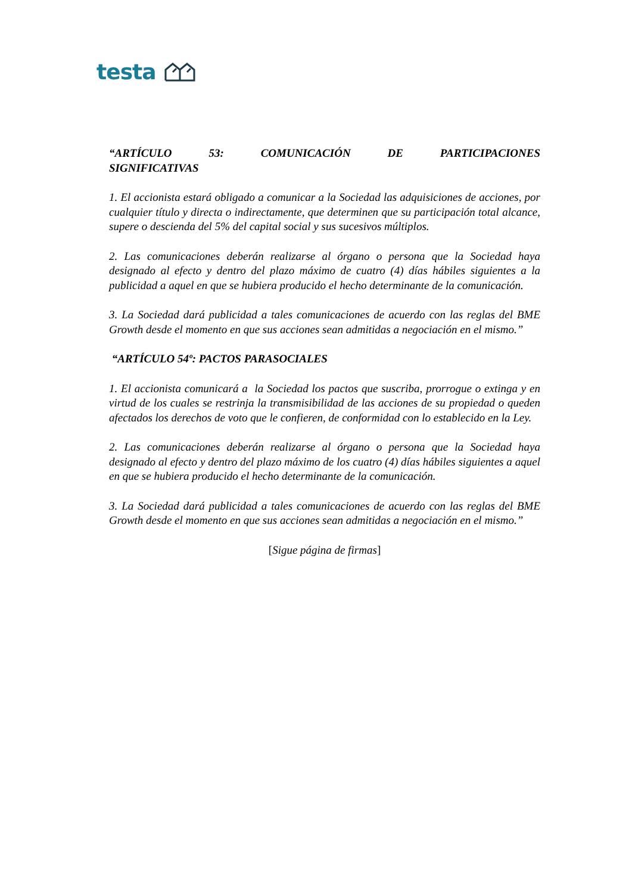testa
“ARTÍCULO 53: COMUNICACIÓN DE PARTICIPACIONES SIGNIFICATIVAS
1. El accionista estará obligado a comunicar a la Sociedad las adquisiciones de acciones, por cualquier título y directa o indirectamente, que determinen que su participación total alcance, supere o descienda del 5% del capital social y sus sucesivos múltiplos.
2. Las comunicaciones deberán realizarse al órgano o persona que la Sociedad haya designado al efecto y dentro del plazo máximo de cuatro (4) días hábiles siguientes a la publicidad a aquel en que se hubiera producido el hecho determinante de la comunicación.
3. La Sociedad dará publicidad a tales comunicaciones de acuerdo con las reglas del BME Growth desde el momento en que sus acciones sean admitidas a negociación en el mismo.”
“ARTÍCULO 54º: PACTOS PARASOCIALES
1. El accionista comunicará a la Sociedad los pactos que suscriba, prorrogue o extinga y en virtud de los cuales se restrinja la transmisibilidad de las acciones de su propiedad o queden afectados los derechos de voto que le confieren, de conformidad con lo establecido en la Ley.
2. Las comunicaciones deberán realizarse al órgano o persona que la Sociedad haya designado al efecto y dentro del plazo máximo de los cuatro (4) días hábiles siguientes a aquel en que se hubiera producido el hecho determinante de la comunicación.
3. La Sociedad dará publicidad a tales comunicaciones de acuerdo con las reglas del BME Growth desde el momento en que sus acciones sean admitidas a negociación en el mismo.”
[Sigue página de firmas]